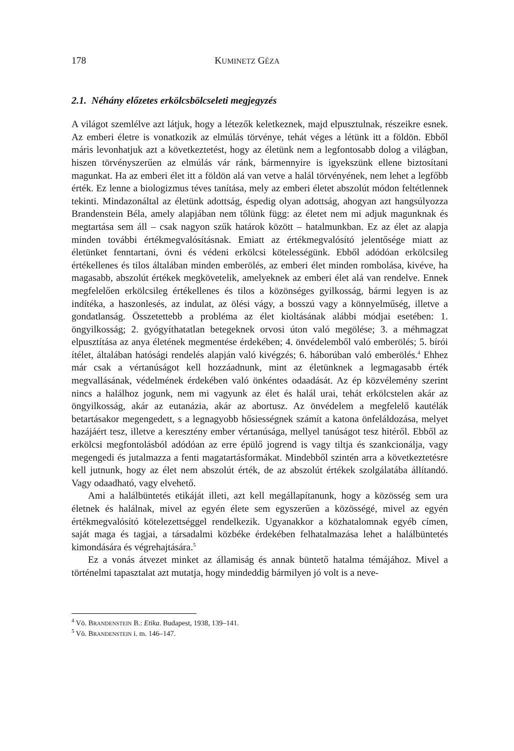178 KUMINETZ GÉZA
2.1. Néhány előzetes erkölcsbölcseleti megjegyzés
A világot szemlélve azt látjuk, hogy a létezők keletkeznek, majd elpusztulnak, részeikre esnek. Az emberi életre is vonatkozik az elmúlás törvénye, tehát véges a létünk itt a földön. Ebből máris levonhatjuk azt a következtetést, hogy az életünk nem a legfontosabb dolog a világban, hiszen törvényszerűen az elmúlás vár ránk, bármennyire is igyekszünk ellene biztosítani magunkat. Ha az emberi élet itt a földön alá van vetve a halál törvényének, nem lehet a legfőbb érték. Ez lenne a biologizmus téves tanítása, mely az emberi életet abszolút módon feltétlennek tekinti. Mindazonáltal az életünk adottság, éspedig olyan adottság, ahogyan azt hangsúlyozza Brandenstein Béla, amely alapjában nem tőlünk függ: az életet nem mi adjuk magunknak és megtartása sem áll – csak nagyon szűk határok között – hatalmunkban. Ez az élet az alapja minden további értékmegvalósításnak. Emiatt az értékmegvalósító jelentősége miatt az életünket fenntartani, óvni és védeni erkölcsi kötelességünk. Ebből adódóan erkölcsileg értékellenes és tilos általában minden emberölés, az emberi élet minden rombolása, kivéve, ha magasabb, abszolút értékek megkövetelik, amelyeknek az emberi élet alá van rendelve. Ennek megfelelően erkölcsileg értékellenes és tilos a közönséges gyilkosság, bármi legyen is az indítéka, a haszonlesés, az indulat, az ölési vágy, a bosszú vagy a könnyelműség, illetve a gondatlanság. Összetettebb a probléma az élet kioltásának alábbi módjai esetében: 1. öngyilkosság; 2. gyógyíthatatlan betegeknek orvosi úton való megölése; 3. a méhmagzat elpusztítása az anya életének megmentése érdekében; 4. önvédelemből való emberölés; 5. bírói ítélet, általában hatósági rendelés alapján való kivégzés; 6. háborúban való emberölés.<sup>4</sup> Ehhez már csak a vértanúságot kell hozzáadnunk, mint az életünknek a legmagasabb érték megvallásának, védelmének érdekében való önkéntes odaadását. Az ép közvélemény szerint nincs a halálhoz jogunk, nem mi vagyunk az élet és halál urai, tehát erkölcstelen akár az öngyilkosság, akár az eutanázia, akár az abortusz. Az önvédelem a megfelelő kautélák betartásakor megengedett, s a legnagyobb hősiességnek számít a katona önfeláldozása, melyet hazájáért tesz, illetve a keresztény ember vértanúsága, mellyel tanúságot tesz hitéről. Ebből az erkölcsi megfontolásból adódóan az erre épülő jogrend is vagy tiltja és szankcionálja, vagy megengedi és jutalmazza a fenti magatartásformákat. Mindebből szintén arra a következtetésre kell jutnunk, hogy az élet nem abszolút érték, de az abszolút értékek szolgálatába állítandó. Vagy odaadható, vagy elvehető.
Ami a halálbüntetés etikáját illeti, azt kell megállapítanunk, hogy a közösség sem ura életnek és halálnak, mivel az egyén élete sem egyszerűen a közösségé, mivel az egyén értékmegvalósító kötelezettséggel rendelkezik. Ugyanakkor a közhatalomnak egyéb címen, saját maga és tagjai, a társadalmi közbéke érdekében felhatalmazása lehet a halálbüntetés kimondására és végrehajtására.<sup>5</sup>
Ez a vonás átvezet minket az államiság és annak büntető hatalma témájához. Mivel a történelmi tapasztalat azt mutatja, hogy mindeddig bármilyen jó volt is a neve-
<sup>4</sup> Vö. BRANDENSTEIN B.: Etika. Budapest, 1938, 139–141.
<sup>5</sup> Vö. BRANDENSTEIN i. m. 146–147.